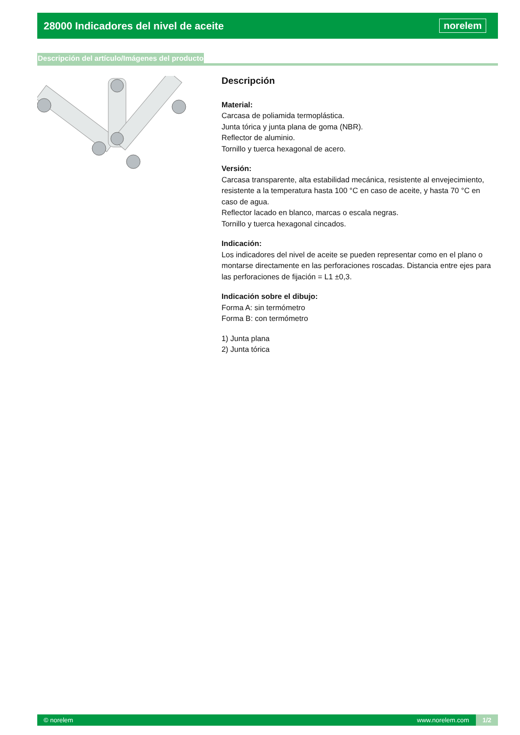28000 Indicadores del nivel de aceite
norelem
Descripción del artículo/Imágenes del producto
Descripción
Material:
Carcasa de poliamida termoplástica.
Junta tórica y junta plana de goma (NBR).
Reflector de aluminio.
Tornillo y tuerca hexagonal de acero.
Versión:
Carcasa transparente, alta estabilidad mecánica, resistente al envejecimiento, resistente a la temperatura hasta 100 °C en caso de aceite, y hasta 70 °C en caso de agua.
Reflector lacado en blanco, marcas o escala negras.
Tornillo y tuerca hexagonal cincados.
Indicación:
Los indicadores del nivel de aceite se pueden representar como en el plano o montarse directamente en las perforaciones roscadas. Distancia entre ejes para las perforaciones de fijación = L1 ±0,3.
Indicación sobre el dibujo:
Forma A: sin termómetro
Forma B: con termómetro
1) Junta plana
2) Junta tórica
© norelem www.norelem.com 1/2